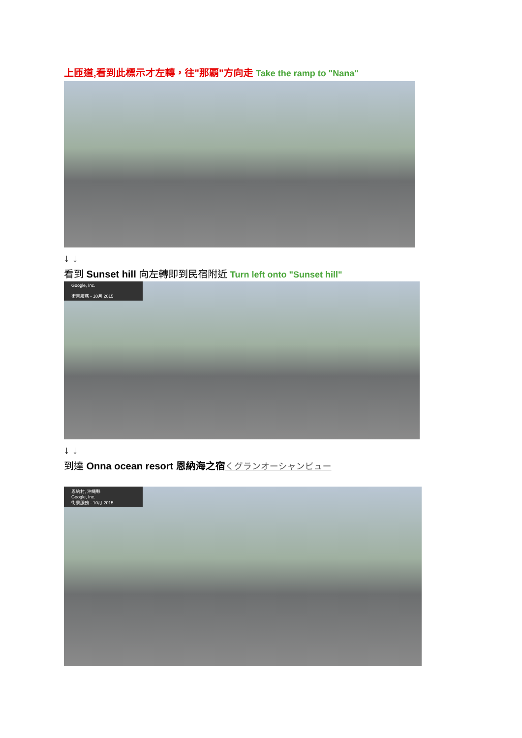上匝道,看到此標示才左轉，往"那覇"方向走 Take the ramp to "Nana"
↓ ↓
看到 Sunset hill 向左轉即到民宿附近 Turn left onto "Sunset hill"
Google, Inc.
街景服務 - 10月 2015
↓ ↓
到達 Onna ocean resort 恩納海之宿 くグランオーシャンビュー
恩納村, 沖縄縣
Google, Inc.
街景服務 - 10月 2015